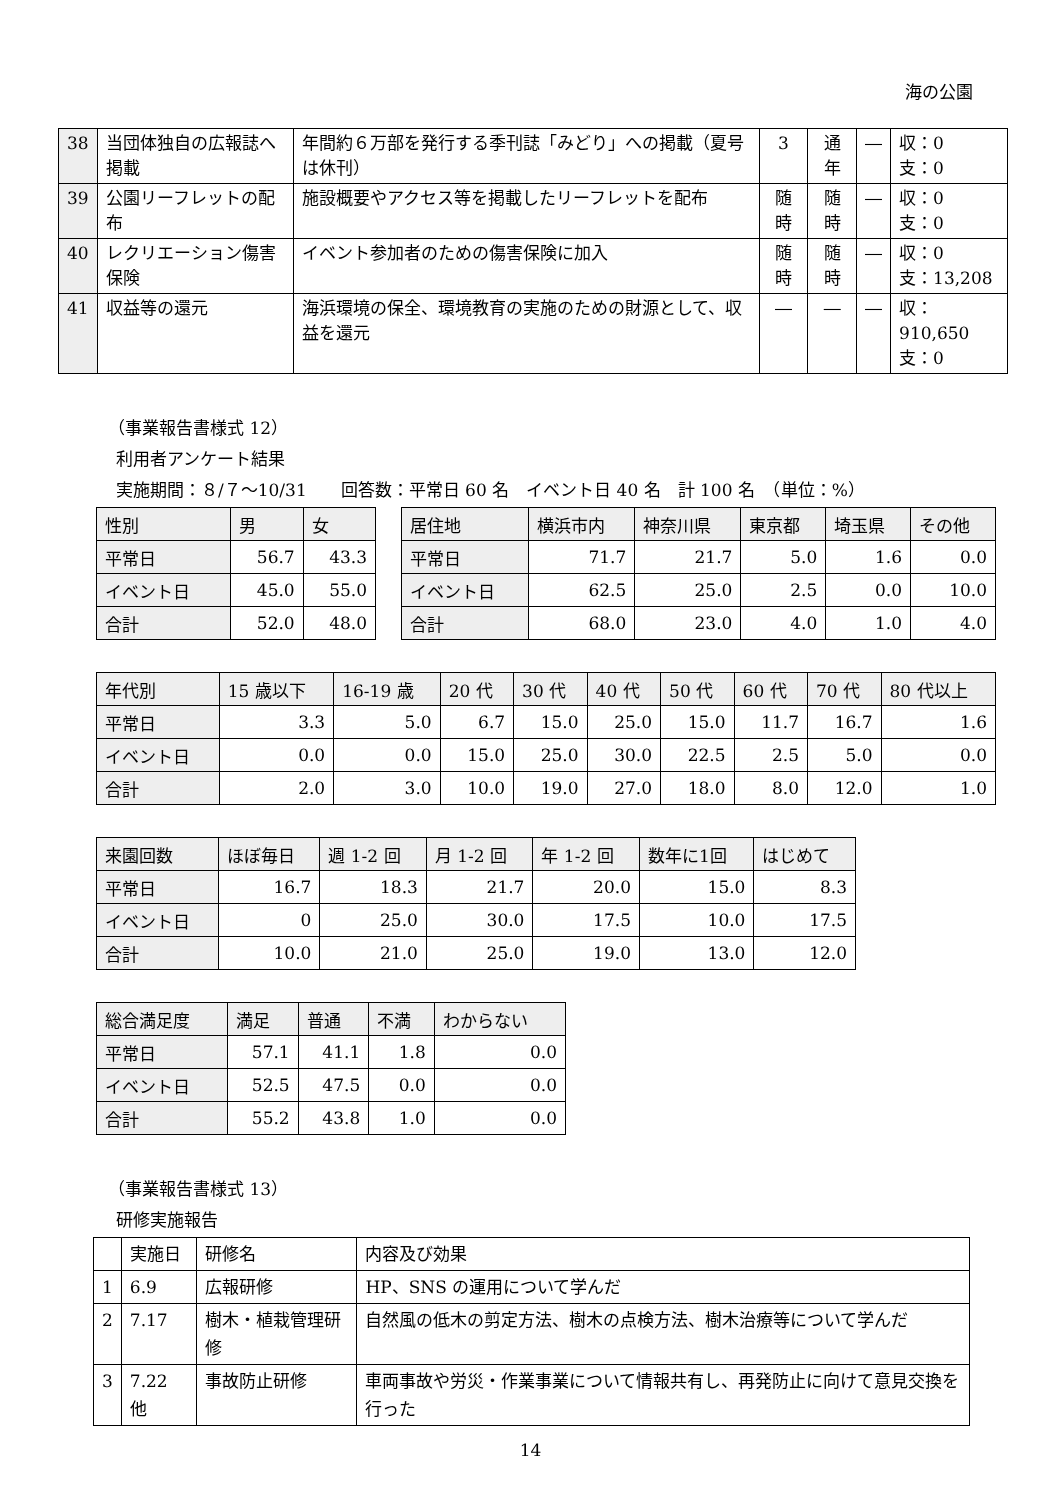海の公園
| 38 | 当団体独自の広報誌へ掲載 | 年間約６万部を発行する季刊誌「みどり」への掲載（夏号は休刊） | 3 | 通年 | ― | 収：0 支：0 |
| 39 | 公園リーフレットの配布 | 施設概要やアクセス等を掲載したリーフレットを配布 | 随時 | 随時 | ― | 収：0 支：0 |
| 40 | レクリエーション傷害保険 | イベント参加者のための傷害保険に加入 | 随時 | 随時 | ― | 収：0 支：13,208 |
| 41 | 収益等の還元 | 海浜環境の保全、環境教育の実施のための財源として、収益を還元 | ― | ― | ― | 収：910,650 支：0 |
（事業報告書様式 12）
利用者アンケート結果
実施期間：８/７～10/31　　回答数：平常日 60 名　イベント日 40 名　計 100 名　（単位：%）
| 性別 | 男 | 女 |
| --- | --- | --- |
| 平常日 | 56.7 | 43.3 |
| イベント日 | 45.0 | 55.0 |
| 合計 | 52.0 | 48.0 |
| 居住地 | 横浜市内 | 神奈川県 | 東京都 | 埼玉県 | その他 |
| --- | --- | --- | --- | --- | --- |
| 平常日 | 71.7 | 21.7 | 5.0 | 1.6 | 0.0 |
| イベント日 | 62.5 | 25.0 | 2.5 | 0.0 | 10.0 |
| 合計 | 68.0 | 23.0 | 4.0 | 1.0 | 4.0 |
| 年代別 | 15 歳以下 | 16-19 歳 | 20 代 | 30 代 | 40 代 | 50 代 | 60 代 | 70 代 | 80 代以上 |
| --- | --- | --- | --- | --- | --- | --- | --- | --- | --- |
| 平常日 | 3.3 | 5.0 | 6.7 | 15.0 | 25.0 | 15.0 | 11.7 | 16.7 | 1.6 |
| イベント日 | 0.0 | 0.0 | 15.0 | 25.0 | 30.0 | 22.5 | 2.5 | 5.0 | 0.0 |
| 合計 | 2.0 | 3.0 | 10.0 | 19.0 | 27.0 | 18.0 | 8.0 | 12.0 | 1.0 |
| 来園回数 | ほぼ毎日 | 週 1-2 回 | 月 1-2 回 | 年 1-2 回 | 数年に1回 | はじめて |
| --- | --- | --- | --- | --- | --- | --- |
| 平常日 | 16.7 | 18.3 | 21.7 | 20.0 | 15.0 | 8.3 |
| イベント日 | 0 | 25.0 | 30.0 | 17.5 | 10.0 | 17.5 |
| 合計 | 10.0 | 21.0 | 25.0 | 19.0 | 13.0 | 12.0 |
| 総合満足度 | 満足 | 普通 | 不満 | わからない |
| --- | --- | --- | --- | --- |
| 平常日 | 57.1 | 41.1 | 1.8 | 0.0 |
| イベント日 | 52.5 | 47.5 | 0.0 | 0.0 |
| 合計 | 55.2 | 43.8 | 1.0 | 0.0 |
（事業報告書様式 13）
研修実施報告
| | 実施日 | 研修名 | 内容及び効果 |
| 1 | 6.9 | 広報研修 | HP、SNS の運用について学んだ |
| 2 | 7.17 | 樹木・植栽管理研修 | 自然風の低木の剪定方法、樹木の点検方法、樹木治療等について学んだ |
| 3 | 7.22 他 | 事故防止研修 | 車両事故や労災・作業事業について情報共有し、再発防止に向けて意見交換を行った |
14